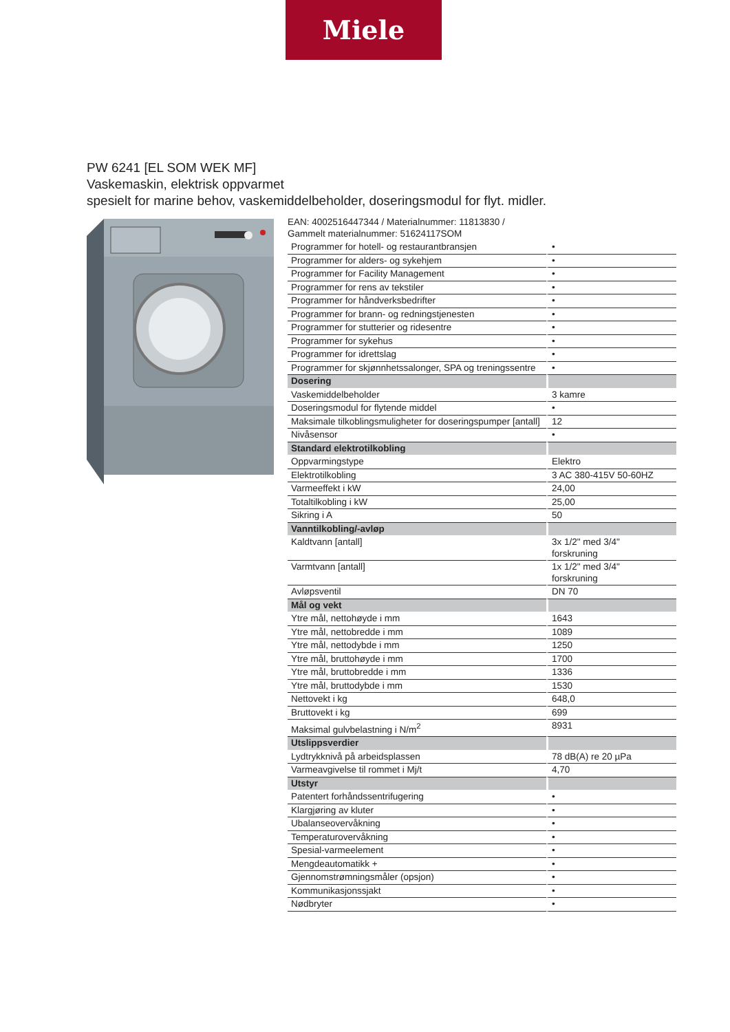Miele
PW 6241 [EL SOM WEK MF]
Vaskemaskin, elektrisk oppvarmet
spesielt for marine behov, vaskemiddelbeholder, doseringsmodul for flyt. midler.
EAN: 4002516447344 / Materialnummer: 11813830 /
Gammelt materialnummer: 51624117SOM
| Programmer for hotell- og restaurantbransjen | • |
| Programmer for alders- og sykehjem | • |
| Programmer for Facility Management | • |
| Programmer for rens av tekstiler | • |
| Programmer for håndverksbedrifter | • |
| Programmer for brann- og redningstjenesten | • |
| Programmer for stutterier og ridesentre | • |
| Programmer for sykehus | • |
| Programmer for idrettslag | • |
| Programmer for skjønnhetssalonger, SPA og treningssentre | • |
| Dosering | |
| Vaskemiddelbeholder | 3 kamre |
| Doseringsmodul for flytende middel | • |
| Maksimale tilkoblingsmuligheter for doseringspumper [antall] | 12 |
| Nivåsensor | • |
| Standard elektrotilkobling | |
| Oppvarmingstype | Elektro |
| Elektrotilkobling | 3 AC 380-415V 50-60HZ |
| Varmeeffekt i kW | 24,00 |
| Totaltilkobling i kW | 25,00 |
| Sikring i A | 50 |
| Vanntilkobling/-avløp | |
| Kaldtvann [antall] | 3x 1/2" med 3/4" forskruning |
| Varmtvann [antall] | 1x 1/2" med 3/4" forskruning |
| Avløpsventil | DN 70 |
| Mål og vekt | |
| Ytre mål, nettohøyde i mm | 1643 |
| Ytre mål, nettobredde i mm | 1089 |
| Ytre mål, nettodybde i mm | 1250 |
| Ytre mål, bruttohøyde i mm | 1700 |
| Ytre mål, bruttobredde i mm | 1336 |
| Ytre mål, bruttodybde i mm | 1530 |
| Nettovekt i kg | 648,0 |
| Bruttovekt i kg | 699 |
| Maksimal gulvbelastning i N/m<sup>2</sup> | 8931 |
| Utslippsverdier | |
| Lydtrykknivå på arbeidsplassen | 78 dB(A) re 20 µPa |
| Varmeavgivelse til rommet i Mj/t | 4,70 |
| Utstyr | |
| Patentert forhåndssentrifugering | • |
| Klargjøring av kluter | • |
| Ubalanseovervåkning | • |
| Temperaturovervåkning | • |
| Spesial-varmeelement | • |
| Mengdeautomatikk + | • |
| Gjennomstrømningsmåler (opsjon) | • |
| Kommunikasjonssjakt | • |
| Nødbryter | • |